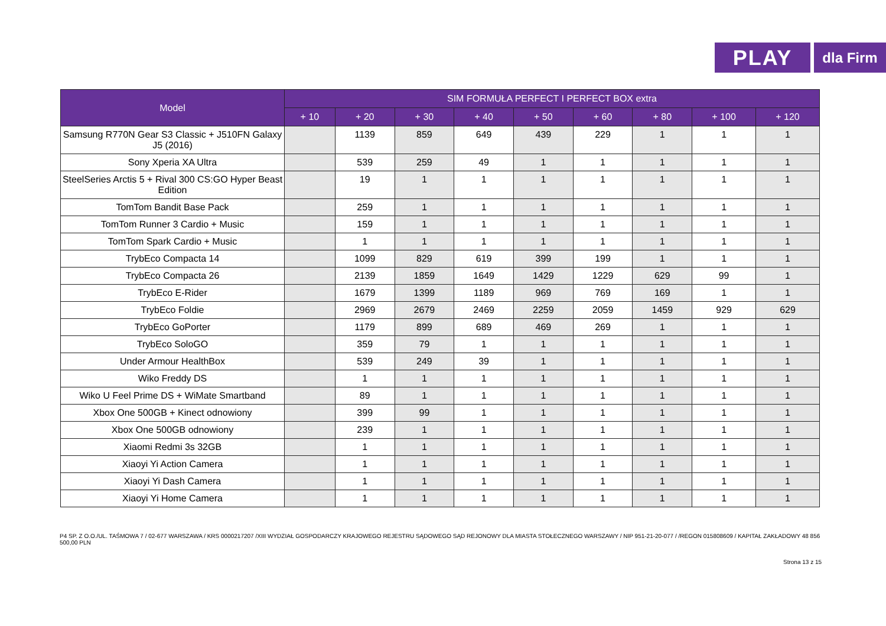PLAY
dla Firm
| Model | SIM FORMUŁA PERFECT I PERFECT BOX extra | | | | | | | | |
| --- | --- | --- | --- | --- | --- | --- | --- | --- | --- |
| | + 10 | + 20 | + 30 | + 40 | + 50 | + 60 | + 80 | + 100 | + 120 |
| Samsung R770N Gear S3 Classic + J510FN Galaxy J5 (2016) | | 1139 | 859 | 649 | 439 | 229 | 1 | 1 | 1 |
| Sony Xperia XA Ultra | | 539 | 259 | 49 | 1 | 1 | 1 | 1 | 1 |
| SteelSeries Arctis 5 + Rival 300 CS:GO Hyper Beast Edition | | 19 | 1 | 1 | 1 | 1 | 1 | 1 | 1 |
| TomTom Bandit Base Pack | | 259 | 1 | 1 | 1 | 1 | 1 | 1 | 1 |
| TomTom Runner 3 Cardio + Music | | 159 | 1 | 1 | 1 | 1 | 1 | 1 | 1 |
| TomTom Spark Cardio + Music | | 1 | 1 | 1 | 1 | 1 | 1 | 1 | 1 |
| TrybEco Compacta 14 | | 1099 | 829 | 619 | 399 | 199 | 1 | 1 | 1 |
| TrybEco Compacta 26 | | 2139 | 1859 | 1649 | 1429 | 1229 | 629 | 99 | 1 |
| TrybEco E-Rider | | 1679 | 1399 | 1189 | 969 | 769 | 169 | 1 | 1 |
| TrybEco Foldie | | 2969 | 2679 | 2469 | 2259 | 2059 | 1459 | 929 | 629 |
| TrybEco GoPorter | | 1179 | 899 | 689 | 469 | 269 | 1 | 1 | 1 |
| TrybEco SoloGO | | 359 | 79 | 1 | 1 | 1 | 1 | 1 | 1 |
| Under Armour HealthBox | | 539 | 249 | 39 | 1 | 1 | 1 | 1 | 1 |
| Wiko Freddy DS | | 1 | 1 | 1 | 1 | 1 | 1 | 1 | 1 |
| Wiko U Feel Prime DS + WiMate Smartband | | 89 | 1 | 1 | 1 | 1 | 1 | 1 | 1 |
| Xbox One 500GB + Kinect odnowiony | | 399 | 99 | 1 | 1 | 1 | 1 | 1 | 1 |
| Xbox One 500GB odnowiony | | 239 | 1 | 1 | 1 | 1 | 1 | 1 | 1 |
| Xiaomi Redmi 3s 32GB | | 1 | 1 | 1 | 1 | 1 | 1 | 1 | 1 |
| Xiaoyi Yi Action Camera | | 1 | 1 | 1 | 1 | 1 | 1 | 1 | 1 |
| Xiaoyi Yi Dash Camera | | 1 | 1 | 1 | 1 | 1 | 1 | 1 | 1 |
| Xiaoyi Yi Home Camera | | 1 | 1 | 1 | 1 | 1 | 1 | 1 | 1 |
P4 SP. Z O.O./UL. TAŚMOWA 7 / 02-677 WARSZAWA / KRS 0000217207 /XIII WYDZIAŁ GOSPODARCZY KRAJOWEGO REJESTRU SĄDOWEGO SĄD REJONOWY DLA MIASTA STOŁECZNEGO WARSZAWY / NIP 951-21-20-077 / /REGON 015808609 / KAPITAŁ ZAKŁADOWY 48 856 500,00 PLN
Strona 13 z 15